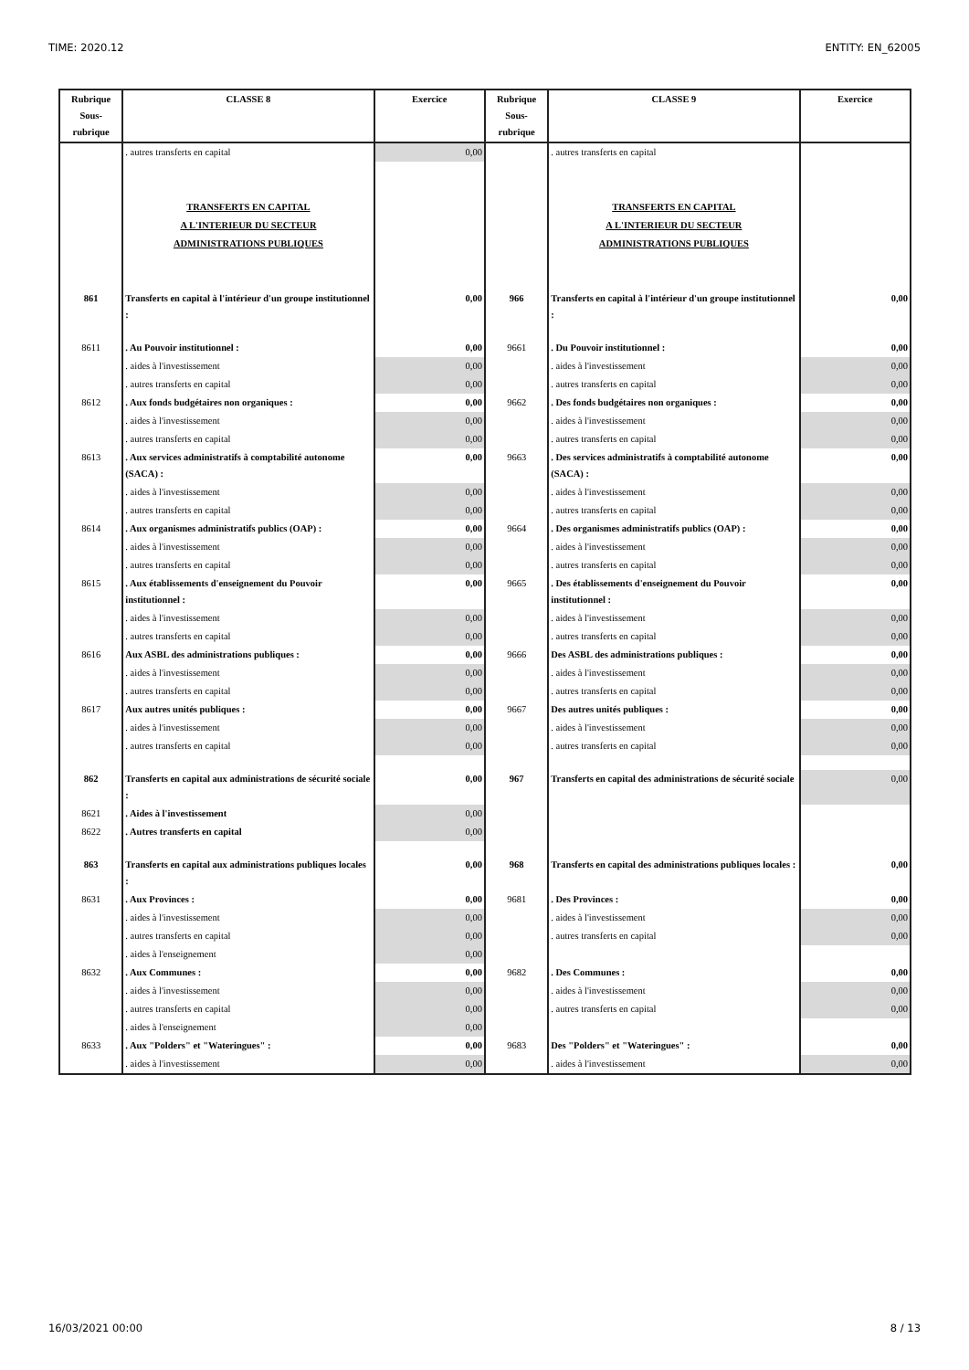TIME: 2020.12 ENTITY: EN_62005
| Rubrique Sous-rubrique | CLASSE 8 | Exercice | Rubrique Sous-rubrique | CLASSE 9 | Exercice |
| --- | --- | --- | --- | --- | --- |
| | . autres transferts en capital | 0,00 | | . autres transferts en capital | |
| | TRANSFERTS EN CAPITAL A L'INTERIEUR DU SECTEUR ADMINISTRATIONS PUBLIQUES | | | TRANSFERTS EN CAPITAL A L'INTERIEUR DU SECTEUR ADMINISTRATIONS PUBLIQUES | |
| 861 | Transferts en capital à l'intérieur d'un groupe institutionnel : | 0,00 | 966 | Transferts en capital à l'intérieur d'un groupe institutionnel : | 0,00 |
| 8611 | . Au Pouvoir institutionnel : | 0,00 | 9661 | . Du Pouvoir institutionnel : | 0,00 |
| | . aides à l'investissement | 0,00 | | . aides à l'investissement | 0,00 |
| | . autres transferts en capital | 0,00 | | . autres transferts en capital | 0,00 |
| 8612 | . Aux fonds budgétaires non organiques : | 0,00 | 9662 | . Des fonds budgétaires non organiques : | 0,00 |
| | . aides à l'investissement | 0,00 | | . aides à l'investissement | 0,00 |
| | . autres transferts en capital | 0,00 | | . autres transferts en capital | 0,00 |
| 8613 | . Aux services administratifs à comptabilité autonome (SACA) : | 0,00 | 9663 | . Des services administratifs à comptabilité autonome (SACA) : | 0,00 |
| | . aides à l'investissement | 0,00 | | . aides à l'investissement | 0,00 |
| | . autres transferts en capital | 0,00 | | . autres transferts en capital | 0,00 |
| 8614 | . Aux organismes administratifs publics (OAP) : | 0,00 | 9664 | . Des organismes administratifs publics (OAP) : | 0,00 |
| | . aides à l'investissement | 0,00 | | . aides à l'investissement | 0,00 |
| | . autres transferts en capital | 0,00 | | . autres transferts en capital | 0,00 |
| 8615 | . Aux établissements d'enseignement du Pouvoir institutionnel : | 0,00 | 9665 | . Des établissements d'enseignement du Pouvoir institutionnel : | 0,00 |
| | . aides à l'investissement | 0,00 | | . aides à l'investissement | 0,00 |
| | . autres transferts en capital | 0,00 | | . autres transferts en capital | 0,00 |
| 8616 | Aux ASBL des administrations publiques : | 0,00 | 9666 | Des ASBL des administrations publiques : | 0,00 |
| | . aides à l'investissement | 0,00 | | . aides à l'investissement | 0,00 |
| | . autres transferts en capital | 0,00 | | . autres transferts en capital | 0,00 |
| 8617 | Aux autres unités publiques : | 0,00 | 9667 | Des autres unités publiques : | 0,00 |
| | . aides à l'investissement | 0,00 | | . aides à l'investissement | 0,00 |
| | . autres transferts en capital | 0,00 | | . autres transferts en capital | 0,00 |
| 862 | Transferts en capital aux administrations de sécurité sociale : | 0,00 | 967 | Transferts en capital des administrations de sécurité sociale | 0,00 |
| 8621 | . Aides à l'investissement | 0,00 | | | |
| 8622 | . Autres transferts en capital | 0,00 | | | |
| 863 | Transferts en capital aux administrations publiques locales : | 0,00 | 968 | Transferts en capital des administrations publiques locales : | 0,00 |
| 8631 | . Aux Provinces : | 0,00 | 9681 | . Des Provinces : | 0,00 |
| | . aides à l'investissement | 0,00 | | . aides à l'investissement | 0,00 |
| | . autres transferts en capital | 0,00 | | . autres transferts en capital | 0,00 |
| | . aides à l'enseignement | 0,00 | | | |
| 8632 | . Aux Communes : | 0,00 | 9682 | . Des Communes : | 0,00 |
| | . aides à l'investissement | 0,00 | | . aides à l'investissement | 0,00 |
| | . autres transferts en capital | 0,00 | | . autres transferts en capital | 0,00 |
| | . aides à l'enseignement | 0,00 | | | |
| 8633 | . Aux "Polders" et "Wateringues" : | 0,00 | 9683 | Des "Polders" et "Wateringues" : | 0,00 |
| | . aides à l'investissement | 0,00 | | . aides à l'investissement | 0,00 |
16/03/2021 00:00 8 / 13